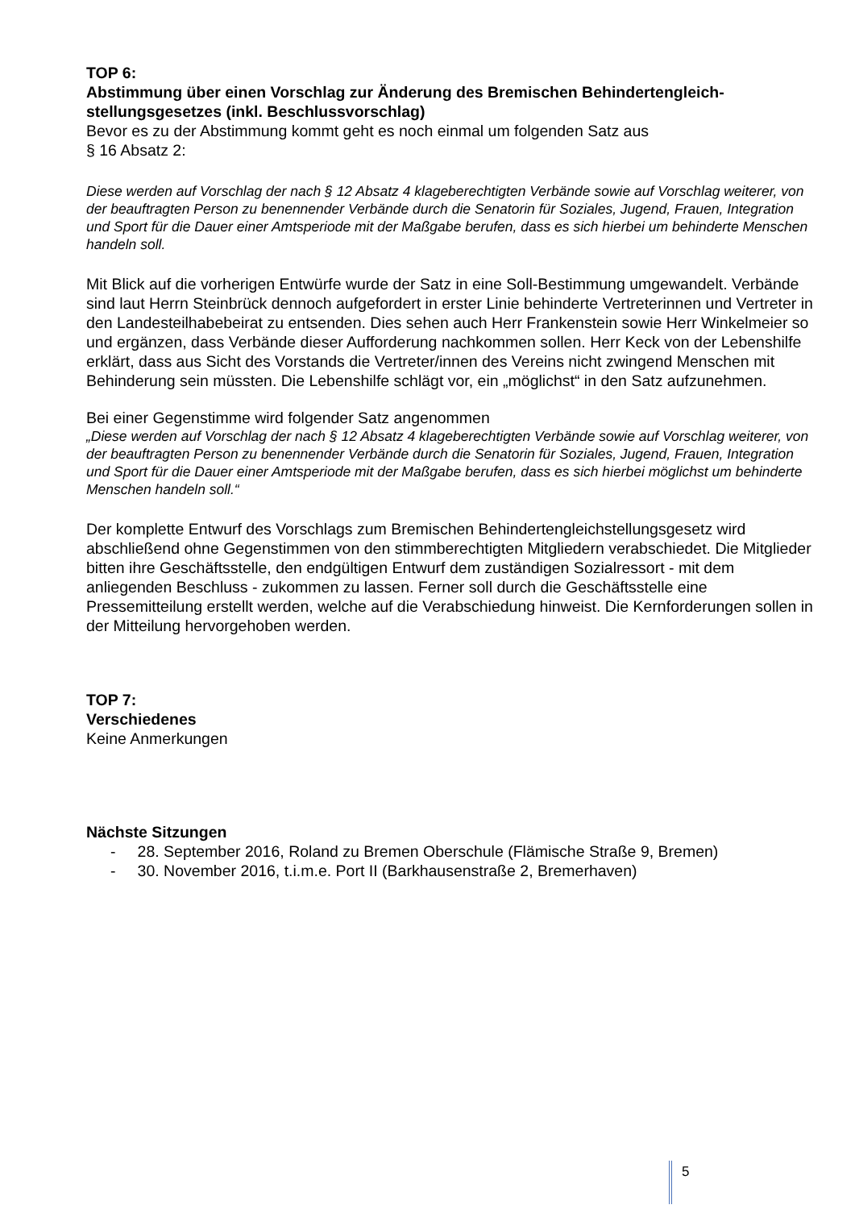TOP 6:
Abstimmung über einen Vorschlag zur Änderung des Bremischen Behindertengleich­stellungsgesetzes (inkl. Beschlussvorschlag)
Bevor es zu der Abstimmung kommt geht es noch einmal um folgenden Satz aus
§ 16 Absatz 2:
Diese werden auf Vorschlag der nach § 12 Absatz 4 klageberechtigten Verbände sowie auf Vorschlag weiterer, von der beauftragten Person zu benennender Verbände durch die Senatorin für Soziales, Jugend, Frauen, Integration und Sport für die Dauer einer Amtsperiode mit der Maßgabe berufen, dass es sich hierbei um behinderte Menschen handeln soll.
Mit Blick auf die vorherigen Entwürfe wurde der Satz in eine Soll-Bestimmung umgewandelt. Verbände sind laut Herrn Steinbrück dennoch aufgefordert in erster Linie behinderte Vertreterinnen und Vertreter in den Landesteilhabebeirat zu entsenden. Dies sehen auch Herr Frankenstein sowie Herr Winkelmeier so und ergänzen, dass Verbände dieser Aufforderung nachkommen sollen. Herr Keck von der Lebenshilfe erklärt, dass aus Sicht des Vorstands die Vertreter/innen des Vereins nicht zwingend Menschen mit Behinderung sein müssten. Die Lebenshilfe schlägt vor, ein „möglichst“ in den Satz aufzunehmen.
Bei einer Gegenstimme wird folgender Satz angenommen
„Diese werden auf Vorschlag der nach § 12 Absatz 4 klageberechtigten Verbände sowie auf Vorschlag weiterer, von der beauftragten Person zu benennender Verbände durch die Senatorin für Soziales, Jugend, Frauen, Integration und Sport für die Dauer einer Amtsperiode mit der Maßgabe berufen, dass es sich hierbei möglichst um behinderte Menschen handeln soll.“
Der komplette Entwurf des Vorschlags zum Bremischen Behindertengleichstellungsgesetz wird abschließend ohne Gegenstimmen von den stimmberechtigten Mitgliedern verabschiedet. Die Mitglieder bitten ihre Geschäftsstelle, den endgültigen Entwurf dem zuständigen Sozialressort - mit dem anliegenden Beschluss - zukommen zu lassen. Ferner soll durch die Geschäftsstelle eine Pressemitteilung erstellt werden, welche auf die Verabschiedung hinweist. Die Kernforderungen sollen in der Mitteilung hervorgehoben werden.
TOP 7:
Verschiedenes
Keine Anmerkungen
Nächste Sitzungen
- 28. September 2016, Roland zu Bremen Oberschule (Flämische Straße 9, Bremen)
- 30. November 2016, t.i.m.e. Port II (Barkhausenstraße 2, Bremerhaven)
5